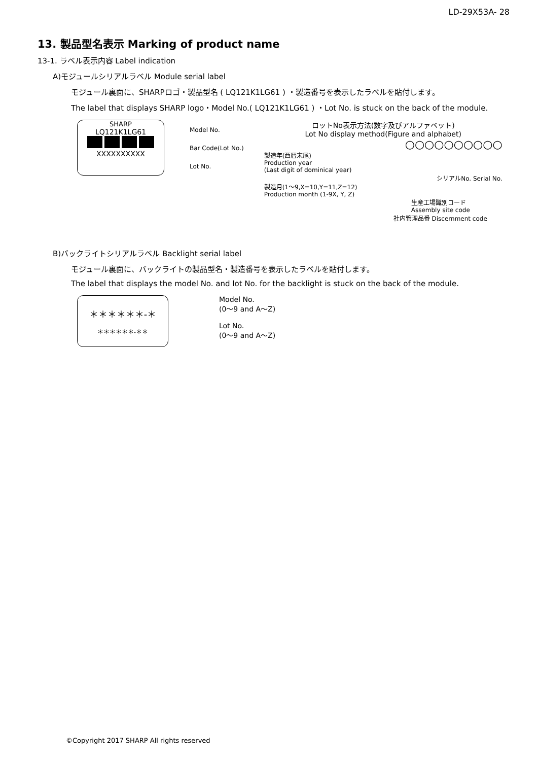LD-29X53A- 28
13. 製品型名表示 Marking of product name
13-1. ラベル表示内容 Label indication
A)モジュールシリアルラベル Module serial label
モジュール裏面に、SHARPロゴ・製品型名 ( LQ121K1LG61 ) ・製造番号を表示したラベルを貼付します。
The label that displays SHARP logo・Model No.( LQ121K1LG61 ) ・Lot No. is stuck on the back of the module.
SHARP
LQ121K1LG61
XXXXXXXXXX
Model No.
Bar Code(Lot No.)
Lot No.
ロットNo表示方法(数字及びアルファベット)
Lot No display method(Figure and alphabet)
○○○○○○○○○○
製造年(西暦末尾)
Production year
(Last digit of dominical year)
シリアルNo. Serial No.
製造月(1～9,X=10,Y=11,Z=12)
Production month (1-9X, Y, Z)
生産工場識別コード
Assembly site code
社内管理品番 Discernment code
B)バックライトシリアルラベル Backlight serial label
モジュール裏面に、バックライトの製品型名・製造番号を表示したラベルを貼付します。
The label that displays the model No. and lot No. for the backlight is stuck on the back of the module.
＊＊＊＊＊＊-＊
＊＊＊＊＊＊-＊＊
Model No.
(0～9 and A～Z)
Lot No.
(0～9 and A～Z)
©Copyright 2017 SHARP All rights reserved